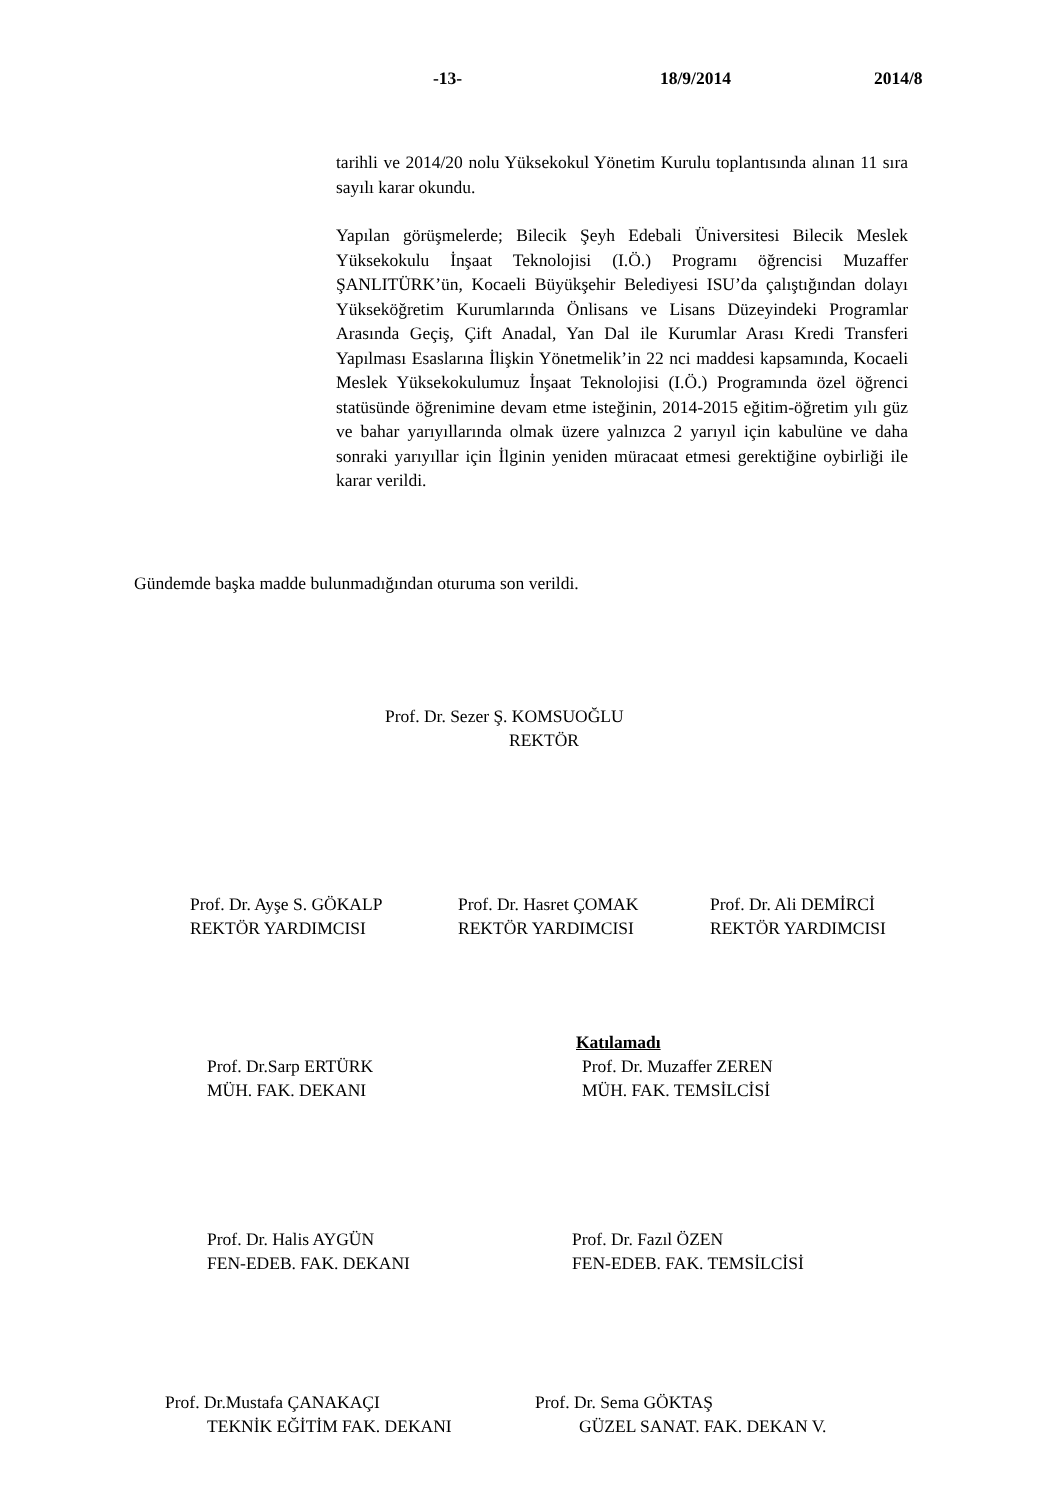-13- 18/9/2014 2014/8
tarihli ve 2014/20 nolu Yüksekokul Yönetim Kurulu toplantısında alınan 11 sıra sayılı karar okundu.
Yapılan görüşmelerde; Bilecik Şeyh Edebali Üniversitesi Bilecik Meslek Yüksekokulu İnşaat Teknolojisi (I.Ö.) Programı öğrencisi Muzaffer ŞANLITÜRK’ün, Kocaeli Büyükşehir Belediyesi ISU’da çalıştığından dolayı Yükseköğretim Kurumlarında Önlisans ve Lisans Düzeyindeki Programlar Arasında Geçiş, Çift Anadal, Yan Dal ile Kurumlar Arası Kredi Transferi Yapılması Esaslarına İlişkin Yönetmelik’in 22 nci maddesi kapsamında, Kocaeli Meslek Yüksekokulumuz İnşaat Teknolojisi (I.Ö.) Programında özel öğrenci statüsünde öğrenimine devam etme isteğinin, 2014-2015 eğitim-öğretim yılı güz ve bahar yarıyıllarında olmak üzere yalnızca 2 yarıyıl için kabulüne ve daha sonraki yarıyıllar için İlginin yeniden müracaat etmesi gerektiğine oybirliği ile karar verildi.
Gündemde başka madde bulunmadığından oturuma son verildi.
Prof. Dr. Sezer Ş. KOMSUOĞLU
REKTÖR
Prof. Dr. Ayşe S. GÖKALP
REKTÖR YARDIMCISI
Prof. Dr. Hasret ÇOMAK
REKTÖR YARDIMCISI
Prof. Dr. Ali DEMİRCİ
REKTÖR YARDIMCISI
Prof. Dr.Sarp ERTÜRK
MÜH. FAK. DEKANI
Katılamadı
Prof. Dr. Muzaffer ZEREN
MÜH. FAK. TEMSİLCİSİ
Prof. Dr. Halis AYGÜN
FEN-EDEB. FAK. DEKANI
Prof. Dr. Fazıl ÖZEN
FEN-EDEB. FAK. TEMSİLCİSİ
Prof. Dr.Mustafa ÇANAKAÇI
TEKNİK EĞİTİM FAK. DEKANI
Prof. Dr. Sema GÖKTAŞ
GÜZEL SANAT. FAK. DEKAN V.